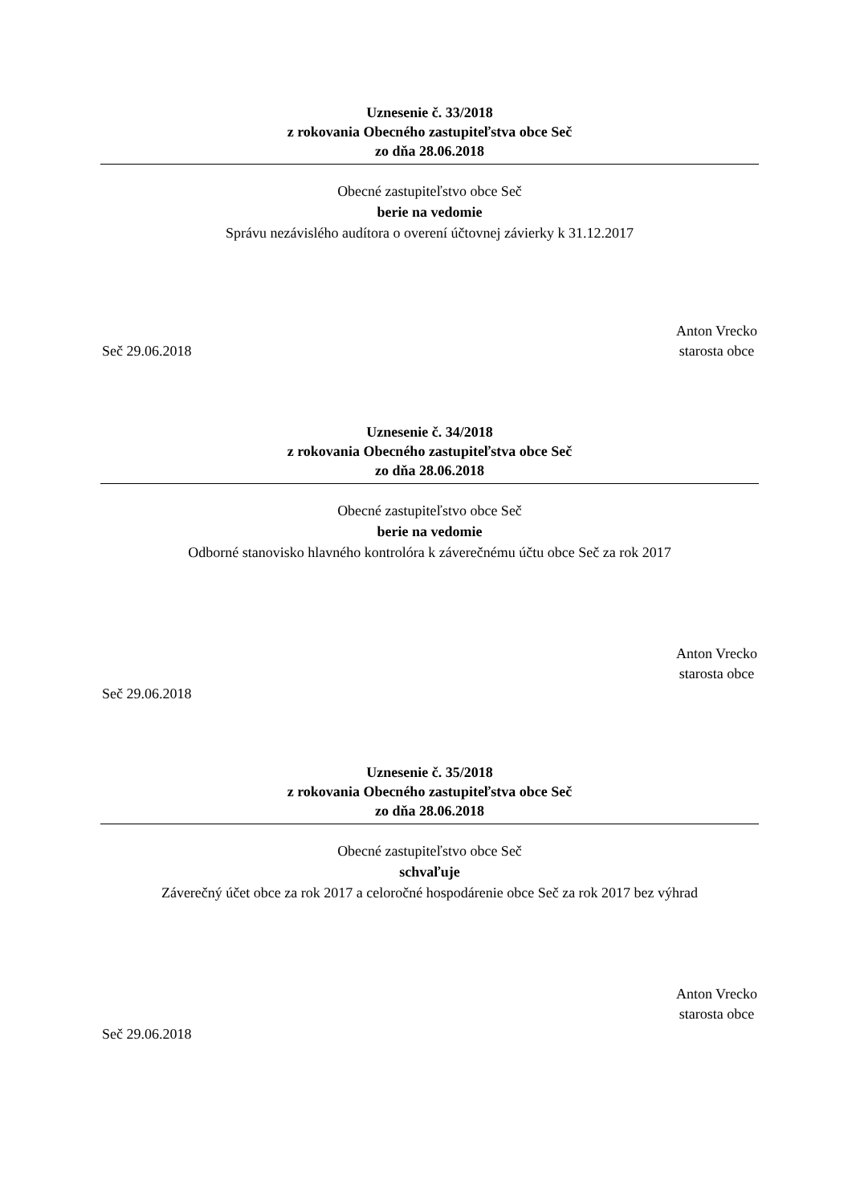Uznesenie č. 33/2018
z rokovania Obecného zastupiteľstva obce Seč
zo dňa 28.06.2018
Obecné zastupiteľstvo obce Seč
berie na vedomie
Správu nezávislého audítora o overení účtovnej závierky k 31.12.2017
Anton Vrecko
starosta obce
Seč 29.06.2018
Uznesenie č. 34/2018
z rokovania Obecného zastupiteľstva obce Seč
zo dňa 28.06.2018
Obecné zastupiteľstvo obce Seč
berie na vedomie
Odborné stanovisko hlavného kontrolóra k záverečnému účtu obce Seč za rok 2017
Anton Vrecko
starosta obce
Seč 29.06.2018
Uznesenie č. 35/2018
z rokovania Obecného zastupiteľstva obce Seč
zo dňa 28.06.2018
Obecné zastupiteľstvo obce Seč
schvaľuje
Záverečný účet obce za rok 2017 a celoročné hospodárenie obce Seč za rok 2017 bez výhrad
Anton Vrecko
starosta obce
Seč 29.06.2018